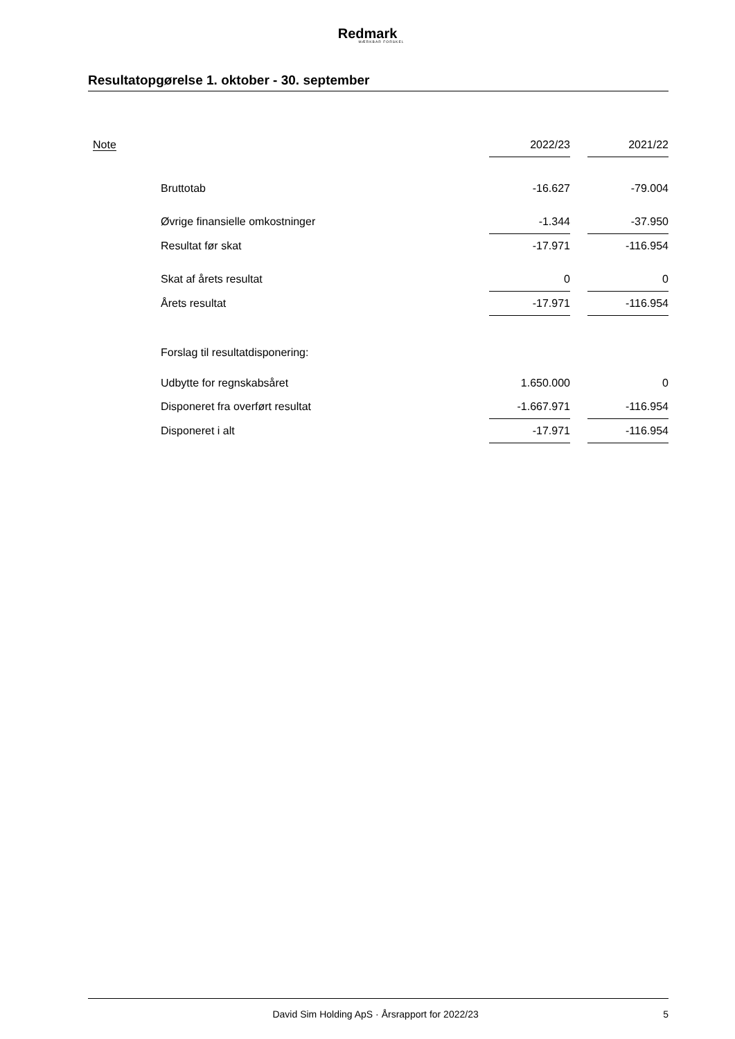Redmark
MÆRKBAR FORSKEL
Resultatopgørelse 1. oktober - 30. september
| Note | | 2022/23 | | 2021/22 |
| --- | --- | --- | --- | --- |
| | Bruttotab | -16.627 | | -79.004 |
| | Øvrige finansielle omkostninger | -1.344 | | -37.950 |
| | Resultat før skat | -17.971 | | -116.954 |
| | Skat af årets resultat | 0 | | 0 |
| | Årets resultat | -17.971 | | -116.954 |
| | Forslag til resultatdisponering: | | | |
| | Udbytte for regnskabsåret | 1.650.000 | | 0 |
| | Disponeret fra overført resultat | -1.667.971 | | -116.954 |
| | Disponeret i alt | -17.971 | | -116.954 |
David Sim Holding ApS · Årsrapport for 2022/23 5